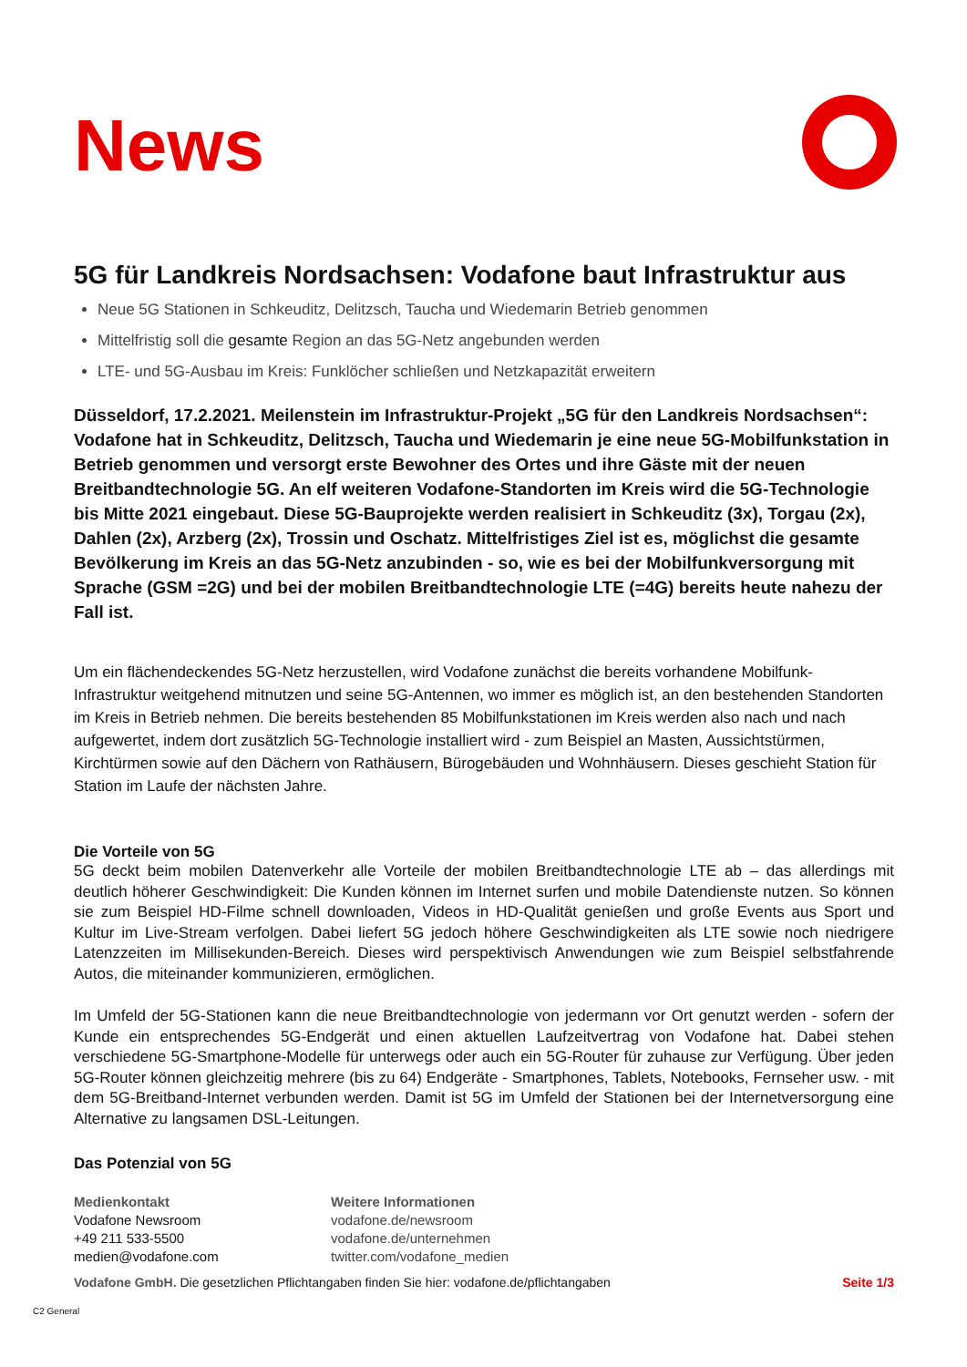News
5G für Landkreis Nordsachsen: Vodafone baut Infrastruktur aus
Neue 5G Stationen in Schkeuditz, Delitzsch, Taucha und Wiedemarin Betrieb genommen
Mittelfristig soll die gesamte Region an das 5G-Netz angebunden werden
LTE- und 5G-Ausbau im Kreis: Funklöcher schließen und Netzkapazität erweitern
Düsseldorf, 17.2.2021. Meilenstein im Infrastruktur-Projekt „5G für den Landkreis Nordsachsen“: Vodafone hat in Schkeuditz, Delitzsch, Taucha und Wiedemarin je eine neue 5G-Mobilfunkstation in Betrieb genommen und versorgt erste Bewohner des Ortes und ihre Gäste mit der neuen Breitbandtechnologie 5G. An elf weiteren Vodafone-Standorten im Kreis wird die 5G-Technologie bis Mitte 2021 eingebaut. Diese 5G-Bauprojekte werden realisiert in Schkeuditz (3x), Torgau (2x), Dahlen (2x), Arzberg (2x), Trossin und Oschatz. Mittelfristiges Ziel ist es, möglichst die gesamte Bevölkerung im Kreis an das 5G-Netz anzubinden - so, wie es bei der Mobilfunkversorgung mit Sprache (GSM =2G) und bei der mobilen Breitbandtechnologie LTE (=4G) bereits heute nahezu der Fall ist.
Um ein flächendeckendes 5G-Netz herzustellen, wird Vodafone zunächst die bereits vorhandene Mobilfunk-Infrastruktur weitgehend mitnutzen und seine 5G-Antennen, wo immer es möglich ist, an den bestehenden Standorten im Kreis in Betrieb nehmen. Die bereits bestehenden 85 Mobilfunkstationen im Kreis werden also nach und nach aufgewertet, indem dort zusätzlich 5G-Technologie installiert wird - zum Beispiel an Masten, Aussichtstürmen, Kirchtürmen sowie auf den Dächern von Rathäusern, Bürogebäuden und Wohnhäusern. Dieses geschieht Station für Station im Laufe der nächsten Jahre.
Die Vorteile von 5G
5G deckt beim mobilen Datenverkehr alle Vorteile der mobilen Breitbandtechnologie LTE ab – das allerdings mit deutlich höherer Geschwindigkeit: Die Kunden können im Internet surfen und mobile Datendienste nutzen. So können sie zum Beispiel HD-Filme schnell downloaden, Videos in HD-Qualität genießen und große Events aus Sport und Kultur im Live-Stream verfolgen. Dabei liefert 5G jedoch höhere Geschwindigkeiten als LTE sowie noch niedrigere Latenzzeiten im Millisekunden-Bereich. Dieses wird perspektivisch Anwendungen wie zum Beispiel selbstfahrende Autos, die miteinander kommunizieren, ermöglichen.
Im Umfeld der 5G-Stationen kann die neue Breitbandtechnologie von jedermann vor Ort genutzt werden - sofern der Kunde ein entsprechendes 5G-Endgerät und einen aktuellen Laufzeitvertrag von Vodafone hat. Dabei stehen verschiedene 5G-Smartphone-Modelle für unterwegs oder auch ein 5G-Router für zuhause zur Verfügung. Über jeden 5G-Router können gleichzeitig mehrere (bis zu 64) Endgeräte - Smartphones, Tablets, Notebooks, Fernseher usw. - mit dem 5G-Breitband-Internet verbunden werden. Damit ist 5G im Umfeld der Stationen bei der Internetversorgung eine Alternative zu langsamen DSL-Leitungen.
Das Potenzial von 5G
Medienkontakt
Vodafone Newsroom
+49 211 533-5500
medien@vodafone.com
Weitere Informationen
vodafone.de/newsroom
vodafone.de/unternehmen
twitter.com/vodafone_medien
Vodafone GmbH. Die gesetzlichen Pflichtangaben finden Sie hier: vodafone.de/pflichtangaben Seite 1/3
C2 General